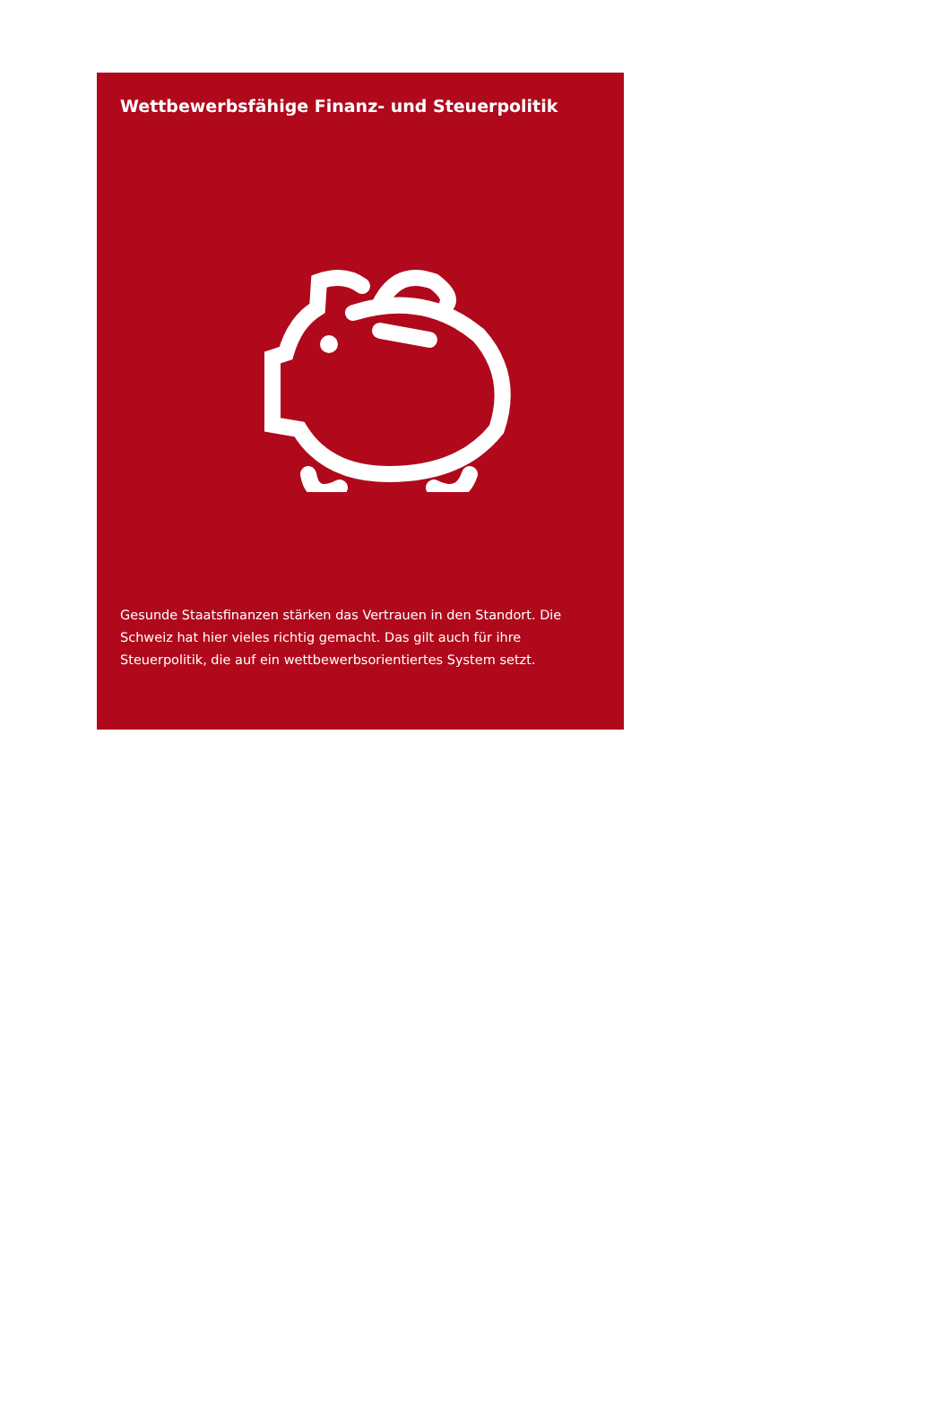Wettbewerbsfähige Finanz- und Steuerpolitik
Gesunde Staatsfinanzen stärken das Vertrauen in den Standort. Die Schweiz hat hier vieles richtig gemacht. Das gilt auch für ihre Steuerpolitik, die auf ein wettbewerbsorientiertes System setzt.